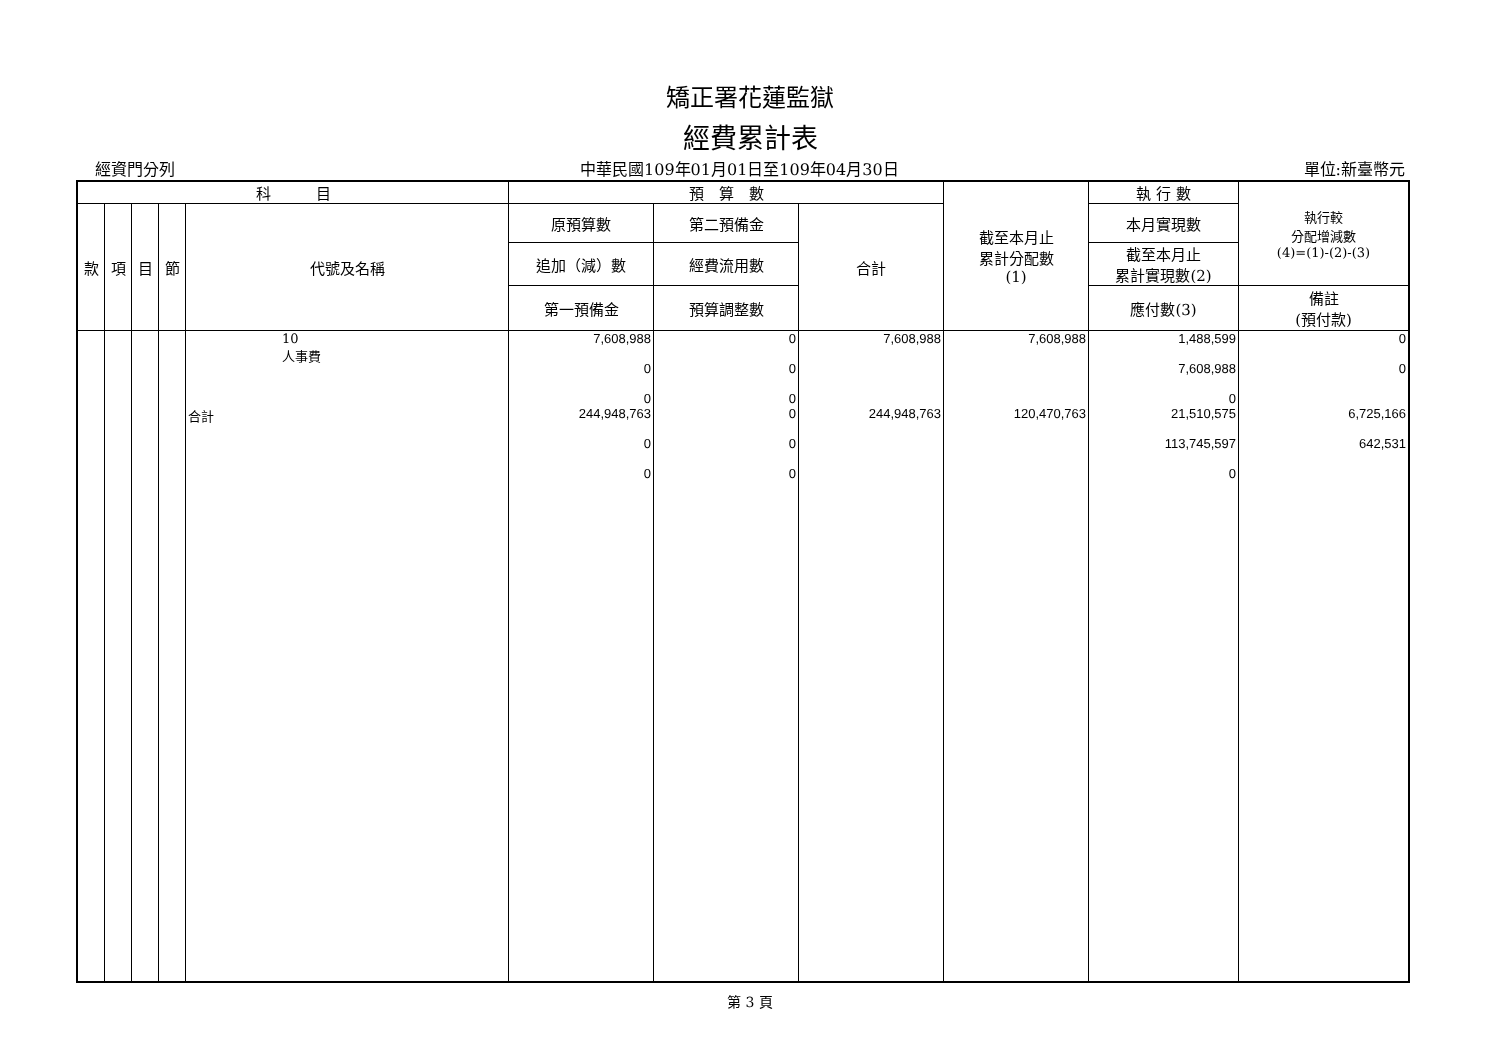矯正署花蓮監獄
經費累計表
經資門分列 中華民國109年01月01日至109年04月30日 單位:新臺幣元
| 科 目 | | | | | 預 算 數 | | | 截至本月止 累計分配數 (1) | 執 行 數 | 執行較 分配增減數 (4)=(1)-(2)-(3) |
| --- | --- | --- | --- | --- | --- | --- | --- | --- | --- | --- |
| 款 | 項 | 目 | 節 | 代號及名稱 | 原預算數 | 第二預備金 | 合計 | | 本月實現數 | |
| | | | | | 追加（減）數 | 經費流用數 | | | 截至本月止 累計實現數(2) | |
| | | | | | 第一預備金 | 預算調整數 | | | 應付數(3) | 備註 (預付款) |
| | | | | 10 人事費 | 7,608,988 0 0 | 0 0 0 | 7,608,988 | 7,608,988 | 1,488,599 7,608,988 0 | 0 0 |
| | | | | 合計 | 244,948,763 0 0 | 0 0 0 | 244,948,763 | 120,470,763 | 21,510,575 113,745,597 0 | 6,725,166 642,531 |
第 3 頁